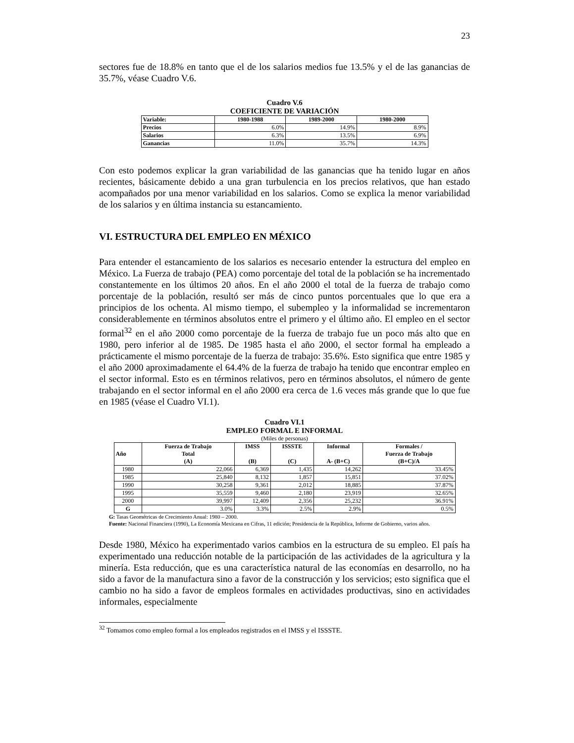23
sectores fue de 18.8% en tanto que el de los salarios medios fue 13.5% y el de las ganancias de 35.7%, véase Cuadro V.6.
Cuadro V.6
COEFICIENTE DE VARIACIÓN
| Variable: | 1980-1988 | 1989-2000 | 1980-2000 |
| --- | --- | --- | --- |
| Precios | 6.0% | 14.9% | 8.9% |
| Salarios | 6.3% | 13.5% | 6.9% |
| Ganancias | 11.0% | 35.7% | 14.3% |
Con esto podemos explicar la gran variabilidad de las ganancias que ha tenido lugar en años recientes, básicamente debido a una gran turbulencia en los precios relativos, que han estado acompañados por una menor variabilidad en los salarios. Como se explica la menor variabilidad de los salarios y en última instancia su estancamiento.
VI. ESTRUCTURA DEL EMPLEO EN MÉXICO
Para entender el estancamiento de los salarios es necesario entender la estructura del empleo en México. La Fuerza de trabajo (PEA) como porcentaje del total de la población se ha incrementado constantemente en los últimos 20 años. En el año 2000 el total de la fuerza de trabajo como porcentaje de la población, resultó ser más de cinco puntos porcentuales que lo que era a principios de los ochenta. Al mismo tiempo, el subempleo y la informalidad se incrementaron considerablemente en términos absolutos entre el primero y el último año. El empleo en el sector formal<sup>32</sup> en el año 2000 como porcentaje de la fuerza de trabajo fue un poco más alto que en 1980, pero inferior al de 1985. De 1985 hasta el año 2000, el sector formal ha empleado a prácticamente el mismo porcentaje de la fuerza de trabajo: 35.6%. Esto significa que entre 1985 y el año 2000 aproximadamente el 64.4% de la fuerza de trabajo ha tenido que encontrar empleo en el sector informal. Esto es en términos relativos, pero en términos absolutos, el número de gente trabajando en el sector informal en el año 2000 era cerca de 1.6 veces más grande que lo que fue en 1985 (véase el Cuadro VI.1).
Cuadro VI.1
EMPLEO FORMAL E INFORMAL
(Miles de personas)
| Año | Fuerza de Trabajo Total (A) | IMSS (B) | ISSSTE (C) | Informal A- (B+C) | Formales / Fuerza de Trabajo (B+C)/A |
| --- | --- | --- | --- | --- | --- |
| 1980 | 22,066 | 6,369 | 1,435 | 14,262 | 33.45% |
| 1985 | 25,840 | 8,132 | 1,857 | 15,851 | 37.02% |
| 1990 | 30,258 | 9,361 | 2,012 | 18,885 | 37.87% |
| 1995 | 35,559 | 9,460 | 2,180 | 23,919 | 32.65% |
| 2000 | 39,997 | 12,409 | 2,356 | 25,232 | 36.91% |
| G | 3.0% | 3.3% | 2.5% | 2.9% | 0.5% |
G: Tasas Geométricas de Crecimiento Anual: 1980 – 2000.
Fuente: Nacional Financiera (1990), La Economía Mexicana en Cifras, 11 edición; Presidencia de la República, Informe de Gobierno, varios años.
Desde 1980, México ha experimentado varios cambios en la estructura de su empleo. El país ha experimentado una reducción notable de la participación de las actividades de la agricultura y la minería. Esta reducción, que es una característica natural de las economías en desarrollo, no ha sido a favor de la manufactura sino a favor de la construcción y los servicios; esto significa que el cambio no ha sido a favor de empleos formales en actividades productivas, sino en actividades informales, especialmente
<sup>32</sup> Tomamos como empleo formal a los empleados registrados en el IMSS y el ISSSTE.